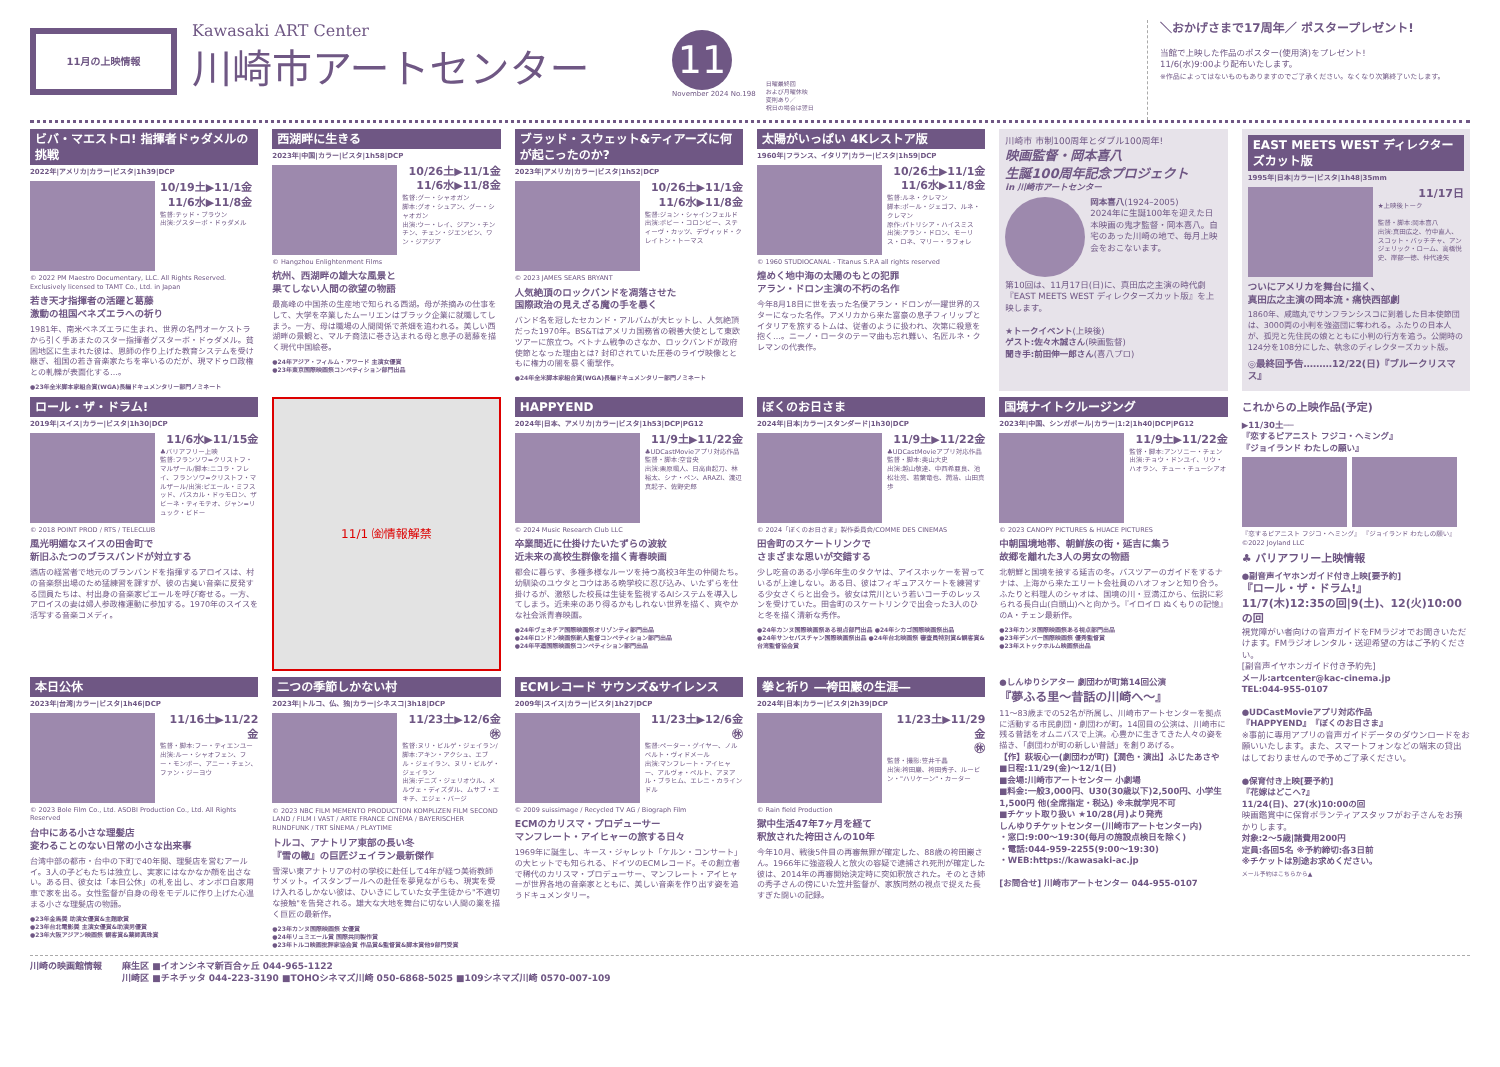11月の上映情報
Kawasaki ART Center
川崎市アートセンター
11
November 2024 No.198
日曜最終回
および月曜休映
変則あり／
祝日の場合は翌日
＼おかげさまで17周年／ ポスタープレゼント!
当館で上映した作品のポスター(使用済)をプレゼント!
11/6(水)9:00より配布いたします。
※作品によってはないものもありますのでご了承ください。なくなり次第終了いたします。
ビバ・マエストロ! 指揮者ドゥダメルの挑戦
2022年|アメリカ|カラー|ビスタ|1h39|DCP
10/19土▶11/1金
11/6水▶11/8金
監督:テッド・ブラウン
出演:グスターボ・ドゥダメル
© 2022 PM Maestro Documentary, LLC. All Rights Reserved. Exclusively licensed to TAMT Co., Ltd. in Japan
若き天才指揮者の活躍と葛藤
激動の祖国ベネズエラへの祈り
1981年、南米ベネズエラに生まれ、世界の名門オーケストラから引く手あまたのスター指揮者グスターボ・ドゥダメル。貧困地区に生まれた彼は、恩師の作り上げた教育システムを受け継ぎ、祖国の若き音楽家たちを率いるのだが、現マドゥロ政権との軋轢が表面化する…。
●23年全米脚本家組合賞(WGA)長編ドキュメンタリー部門ノミネート
西湖畔に生きる
2023年|中国|カラー|ビスタ|1h58|DCP
10/26土▶11/1金
11/6水▶11/8金
監督:グー・シャオガン
脚本:グオ・シュアン、グー・シャオガン
出演:ウー・レイ、ジアン・チンチン、チェン・ジエンビン、ワン・ジアジア
© Hangzhou Enlightenment Films
杭州、西湖畔の雄大な風景と
果てしない人間の欲望の物語
最高峰の中国茶の生産地で知られる西湖。母が茶摘みの仕事をして、大学を卒業したムーリエンはブラック企業に就職してしまう。一方、母は職場の人間関係で茶畑を追われる。美しい西湖畔の景観と、マルチ商法に巻き込まれる母と息子の葛藤を描く現代中国絵巻。
●24年アジア・フィルム・アワード 主演女優賞
●23年東京国際映画祭コンペティション部門出品
ブラッド・スウェット&ティアーズに何が起こったのか?
2023年|アメリカ|カラー|ビスタ|1h52|DCP
10/26土▶11/1金
11/6水▶11/8金
監督:ジョン・シャインフェルド
出演:ボビー・コロンビー、スティーヴ・カッツ、デヴィッド・クレイトン・トーマス
© 2023 JAMES SEARS BRYANT
人気絶頂のロックバンドを凋落させた
国際政治の見えざる魔の手を暴く
バンド名を冠したセカンド・アルバムが大ヒットし、人気絶頂だった1970年。BS&Tはアメリカ国務省の親善大使として東欧ツアーに旅立つ。ベトナム戦争のさなか、ロックバンドが政府使節となった理由とは? 封印されていた圧巻のライヴ映像とともに権力の闇を暴く衝撃作。
●24年全米脚本家組合賞(WGA)長編ドキュメンタリー部門ノミネート
太陽がいっぱい 4Kレストア版
1960年|フランス、イタリア|カラー|ビスタ|1h59|DCP
10/26土▶11/1金
11/6水▶11/8金
監督:ルネ・クレマン
脚本:ポール・ジェゴフ、ルネ・クレマン
原作:パトリシア・ハイスミス
出演:アラン・ドロン、モーリス・ロネ、マリー・ラフォレ
© 1960 STUDIOCANAL - Titanus S.P.A all rights reserved
煌めく地中海の太陽のもとの犯罪
アラン・ドロン主演の不朽の名作
今年8月18日に世を去った名優アラン・ドロンが一躍世界的スターになった名作。アメリカから来た富豪の息子フィリップとイタリアを旅するトムは、従者のように扱われ、次第に殺意を抱く…。ニーノ・ロータのテーマ曲も忘れ難い、名匠ルネ・クレマンの代表作。
川崎市 市制100周年とダブル100周年!
映画監督・岡本喜八
生誕100周年記念プロジェクト
in 川崎市アートセンター
岡本喜八(1924–2005)
2024年に生誕100年を迎えた日本映画の鬼才監督・岡本喜八。自宅のあった川崎の地で、毎月上映会をおこないます。
第10回は、11月17日(日)に、真田広之主演の時代劇『EAST MEETS WEST ディレクターズカット版』を上映します。
★トークイベント(上映後)
ゲスト:佐々木誠さん(映画監督)
聞き手:前田伸一郎さん(喜八プロ)
EAST MEETS WEST ディレクターズカット版
1995年|日本|カラー|ビスタ|1h48|35mm
11/17日
★上映後トーク
監督・脚本:岡本喜八
出演:真田広之、竹中直人、スコット・バッチチャ、アンジェリック・ローム、高橋悦史、岸部一徳、仲代達矢
ついにアメリカを舞台に描く、
真田広之主演の岡本流・痛快西部劇
1860年、咸臨丸でサンフランシスコに到着した日本使節団は、3000両の小判を強盗団に奪われる。ふたりの日本人が、孤児と先住民の娘とともに小判の行方を追う。公開時の124分を108分にした、執念のディレクターズカット版。
◎最終回予告………12/22(日)『ブルークリスマス』
ロール・ザ・ドラム!
2019年|スイス|カラー|ビスタ|1h30|DCP
11/6水▶11/15金
♣バリアフリー上映
監督:フランソワ=クリストフ・マルザール/脚本:ニコラ・フレイ、フランソワ=クリストフ・マルザール/出演:ピエール・ミフスッド、パスカル・ドゥモロン、ザビーネ・ティモテオ、ジャン=リュック・ビドー
© 2018 POINT PROD / RTS / TELECLUB
風光明媚なスイスの田舎町で
新旧ふたつのブラスバンドが対立する
酒店の経営者で地元のブランバンドを指揮するアロイスは、村の音楽祭出場のため猛練習を課すが、彼の古臭い音楽に反発する団員たちは、村出身の音楽家ピエールを呼び寄せる。一方、アロイスの妻は婦人参政権運動に参加する。1970年のスイスを活写する音楽コメディ。
11/1 ㈮情報解禁
HAPPYEND
2024年|日本、アメリカ|カラー|ビスタ|1h53|DCP|PG12
11/9土▶11/22金
♣UDCastMovieアプリ対応作品
監督・脚本:空音央
出演:栗原颯人、日高由起刀、林裕太、シナ・ペン、ARAZI、渡辺真起子、佐野史郎
© 2024 Music Research Club LLC
卒業間近に仕掛けたいたずらの波紋
近未来の高校生群像を描く青春映画
都会に暮らす、多種多様なルーツを持つ高校3年生の仲間たち。幼馴染のユウタとコウはある晩学校に忍び込み、いたずらを仕掛けるが、激怒した校長は生徒を監視するAIシステムを導入してしまう。近未来のあり得るかもしれない世界を描く、爽やかな社会派青春映画。
●24年ヴェネチア国際映画祭オリゾンティ部門出品
●24年ロンドン映画祭新人監督コンペティション部門出品
●24年平遥国際映画祭コンペティション部門出品
ぼくのお日さま
2024年|日本|カラー|スタンダード|1h30|DCP
11/9土▶11/22金
♣UDCastMovieアプリ対応作品
監督・脚本:奥山大史
出演:越山敬達、中西希亜良、池松壮亮、若葉竜也、潤浩、山田真歩
© 2024「ぼくのお日さま」製作委員会/COMME DES CINEMAS
田舎町のスケートリンクで
さまざまな思いが交錯する
少し吃音のある小学6年生のタクヤは、アイスホッケーを習っているが上達しない。ある日、彼はフィギュアスケートを練習する少女さくらと出会う。彼女は荒川という若いコーチのレッスンを受けていた。田舎町のスケートリンクで出会った3人のひと冬を描く清新な秀作。
●24年カンヌ国際映画祭ある視点部門出品 ●24年シカゴ国際映画祭出品
●24年サンセバスチャン国際映画祭出品 ●24年台北映画祭 審査員特別賞&観客賞&台湾監督協会賞
国境ナイトクルージング
2023年|中国、シンガポール|カラー|1:2|1h40|DCP|PG12
11/9土▶11/22金
監督・脚本:アンソニー・チェン
出演:チョウ・ドンユイ、リウ・ハオラン、チュー・チューシアオ
© 2023 CANOPY PICTURES & HUACE PICTURES
中朝国境地帯、朝鮮族の街・延吉に集う
故郷を離れた3人の男女の物語
北朝鮮と国境を接する延吉の冬。バスツアーのガイドをするナナは、上海から来たエリート会社員のハオフォンと知り合う。ふたりと料理人のシャオは、国境の川・豆満江から、伝説に彩られる長白山(白頭山)へと向かう。『イロイロ ぬくもりの記憶』のA・チェン最新作。
●23年カンヌ国際映画祭ある視点部門出品
●23年デンバー国際映画祭 優秀監督賞
●23年ストックホルム映画祭出品
これからの上映作品(予定)
▶11/30土──
『恋するピアニスト フジコ・ヘミング』
『ジョイランド わたしの願い』
『恋するピアニスト フジコ・ヘミング』 『ジョイランド わたしの願い』 ©2022 Joyland LLC
♣ バリアフリー上映情報
●副音声イヤホンガイド付き上映[要予約]
『ロール・ザ・ドラム!』
11/7(木)12:35の回|9(土)、12(火)10:00の回
視覚障がい者向けの音声ガイドをFMラジオでお聞きいただけます。FMラジオレンタル・送迎希望の方はご予約ください。
[副音声イヤホンガイド付き予約先]
メール:artcenter@kac-cinema.jp
TEL:044-955-0107
●UDCastMovieアプリ対応作品
『HAPPYEND』『ぼくのお日さま』
※事前に専用アプリの音声ガイドデータのダウンロードをお願いいたします。また、スマートフォンなどの端末の貸出はしておりませんので予めご了承ください。
●保育付き上映[要予約]
『花嫁はどこへ?』
11/24(日)、27(水)10:00の回
映画鑑賞中に保育ボランティアスタッフがお子さんをお預かりします。
対象:2～5歳|諸費用200円
定員:各回5名 ※予約締切:各3日前
※チケットは別途お求めください。
メール予約はこちらから▲
本日公休
2023年|台湾|カラー|ビスタ|1h46|DCP
11/16土▶11/22金
監督・脚本:フー・ティエンユー
出演:ルー・シャオフェン、フー・モンボー、アニー・チェン、ファン・ジーヨウ
© 2023 Bole Film Co., Ltd. ASOBI Production Co., Ltd. All Rights Reserved
台中にある小さな理髪店
変わることのない日常の小さな出来事
台湾中部の都市・台中の下町で40年間、理髪店を営むアールイ。3人の子どもたちは独立し、実家にはなかなか顔を出さない。ある日、彼女は「本日公休」の札を出し、オンボロ自家用車で家を出る。女性監督が自身の母をモデルに作り上げた心温まる小さな理髪店の物語。
●23年金馬奨 助演女優賞&主題歌賞
●23年台北電影奨 主演女優賞&助演男優賞
●23年大阪アジアン映画祭 観客賞&薬師真珠賞
二つの季節しかない村
2023年|トルコ、仏、独|カラー|シネスコ|3h18|DCP
11/23土▶12/6金
㊡
監督:ヌリ・ビルゲ・ジェイラン/脚本:アキン・アクシュ、エブル・ジェイラン、ヌリ・ビルゲ・ジェイラン
出演:デニズ・ジェリオウル、メルヴェ・ディズダル、ムサブ・エキチ、エジェ・バージ
© 2023 NBC FILM MEMENTO PRODUCTION KOMPLIZEN FILM SECOND LAND / FILM I VAST / ARTE FRANCE CINÉMA / BAYERISCHER RUNDFUNK / TRT SİNEMA / PLAYTIME
トルコ、アナトリア東部の長い冬
『雪の轍』の巨匠ジェイラン最新傑作
雪深い東アナトリアの村の学校に赴任して4年が経つ美術教師サメット。イスタンブールへの赴任を夢見ながらも、現実を受け入れるしかない彼は、ひいきにしていた女子生徒から"不適切な接触"を告発される。雄大な大地を舞台に切ない人間の業を描く巨匠の最新作。
●23年カンヌ国際映画祭 女優賞
●24年リュミエール賞 国際共同製作賞
●23年トルコ映画批評家協会賞 作品賞&監督賞&脚本賞他9部門受賞
ECMレコード サウンズ&サイレンス
2009年|スイス|カラー|ビスタ|1h27|DCP
11/23土▶12/6金
㊡
監督:ペーター・グイヤー、ノルベルト・ヴィドメール
出演:マンフレート・アイヒャー、アルヴォ・ペルト、アヌアル・ブラヒム、エレニ・カラインドル
© 2009 suissimage / Recycled TV AG / Biograph Film
ECMのカリスマ・プロデューサー
マンフレート・アイヒャーの旅する日々
1969年に誕生し、キース・ジャレット「ケルン・コンサート」の大ヒットでも知られる、ドイツのECMレコード。その創立者で稀代のカリスマ・プロデューサー、マンフレート・アイヒャーが世界各地の音楽家とともに、美しい音楽を作り出す姿を追うドキュメンタリー。
拳と祈り ―袴田巖の生涯―
2024年|日本|カラー|ビスタ|2h39|DCP
11/23土▶11/29金
㊡
監督・撮影:笠井千晶
出演:袴田巖、袴田秀子、ルービン・"ハリケーン"・カーター
© Rain field Production
獄中生活47年7ヶ月を経て
釈放された袴田さんの10年
今年10月、戦後5件目の再審無罪が確定した、88歳の袴田巖さん。1966年に強盗殺人と放火の容疑で逮捕され死刑が確定した彼は、2014年の再審開始決定時に突如釈放された。そのとき姉の秀子さんの傍にいた笠井監督が、家族同然の視点で捉えた長すぎた闘いの記録。
●しんゆりシアター 劇団わが町第14回公演
『夢ふる里～昔話の川崎へ～』
11～83歳までの52名が所属し、川崎市アートセンターを拠点に活動する市民劇団・劇団わが町。14回目の公演は、川崎市に残る昔話をオムニバスで上演。心豊かに生きてきた人々の姿を描き、「劇団わが町の新しい昔話」を創りあげる。
【作】萩坂心一(劇団わが町)【潤色・演出】ふじたあさや
■日程:11/29(金)～12/1(日)
■会場:川崎市アートセンター 小劇場
■料金:一般3,000円、U30(30歳以下)2,500円、小学生1,500円 他(全席指定・税込) ※未就学児不可
■チケット取り扱い ★10/28(月)より発売
しんゆりチケットセンター(川崎市アートセンター内)
・窓口:9:00～19:30(毎月の施設点検日を除く)
・電話:044-959-2255(9:00～19:30)
・WEB:https://kawasaki-ac.jp
[お問合せ] 川崎市アートセンター 044-955-0107
川崎の映画館情報 麻生区 ■イオンシネマ新百合ヶ丘 044-965-1122
川崎区 ■チネチッタ 044-223-3190 ■TOHOシネマズ川崎 050-6868-5025 ■109シネマズ川崎 0570-007-109